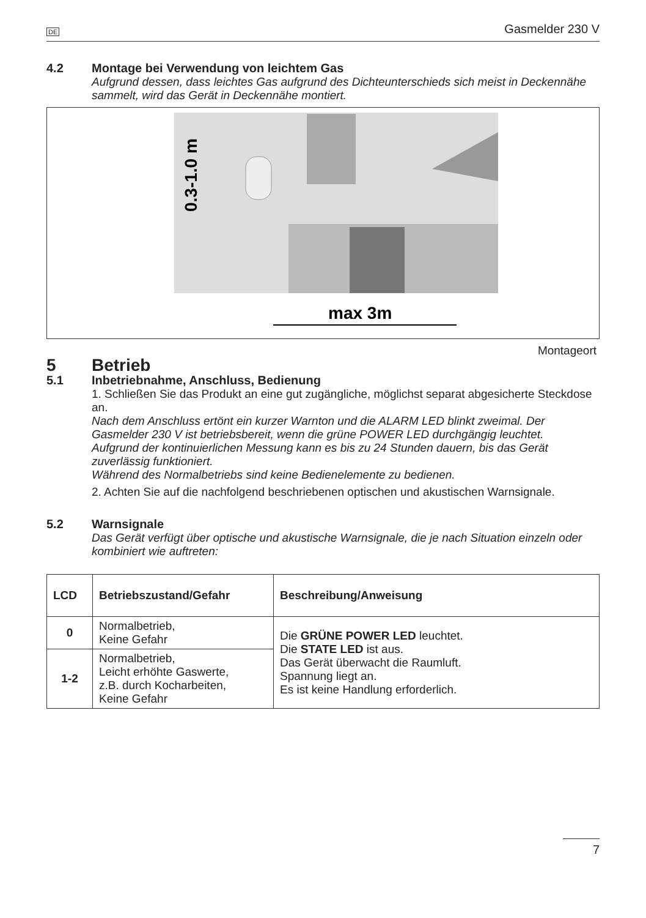DE Gasmelder 230 V
4.2 Montage bei Verwendung von leichtem Gas
Aufgrund dessen, dass leichtes Gas aufgrund des Dichteunterschieds sich meist in Deckennähe sammelt, wird das Gerät in Deckennähe montiert.
0.3-1.0 m
max 3m
Montageort
5 Betrieb
5.1 Inbetriebnahme, Anschluss, Bedienung
1. Schließen Sie das Produkt an eine gut zugängliche, möglichst separat abgesicherte Steckdose an.
Nach dem Anschluss ertönt ein kurzer Warnton und die ALARM LED blinkt zweimal. Der Gasmelder 230 V ist betriebsbereit, wenn die grüne POWER LED durchgängig leuchtet.
Aufgrund der kontinuierlichen Messung kann es bis zu 24 Stunden dauern, bis das Gerät zuverlässig funktioniert.
Während des Normalbetriebs sind keine Bedienelemente zu bedienen.
2. Achten Sie auf die nachfolgend beschriebenen optischen und akustischen Warnsignale.
5.2 Warnsignale
Das Gerät verfügt über optische und akustische Warnsignale, die je nach Situation einzeln oder kombiniert wie auftreten:
| LCD | Betriebszustand/Gefahr | Beschreibung/Anweisung |
| --- | --- | --- |
| 0 | Normalbetrieb, Keine Gefahr | Die GRÜNE POWER LED leuchtet. Die STATE LED ist aus. Das Gerät überwacht die Raumluft. Spannung liegt an. Es ist keine Handlung erforderlich. |
| 1-2 | Normalbetrieb, Leicht erhöhte Gaswerte, z.B. durch Kocharbeiten, Keine Gefahr | |
7